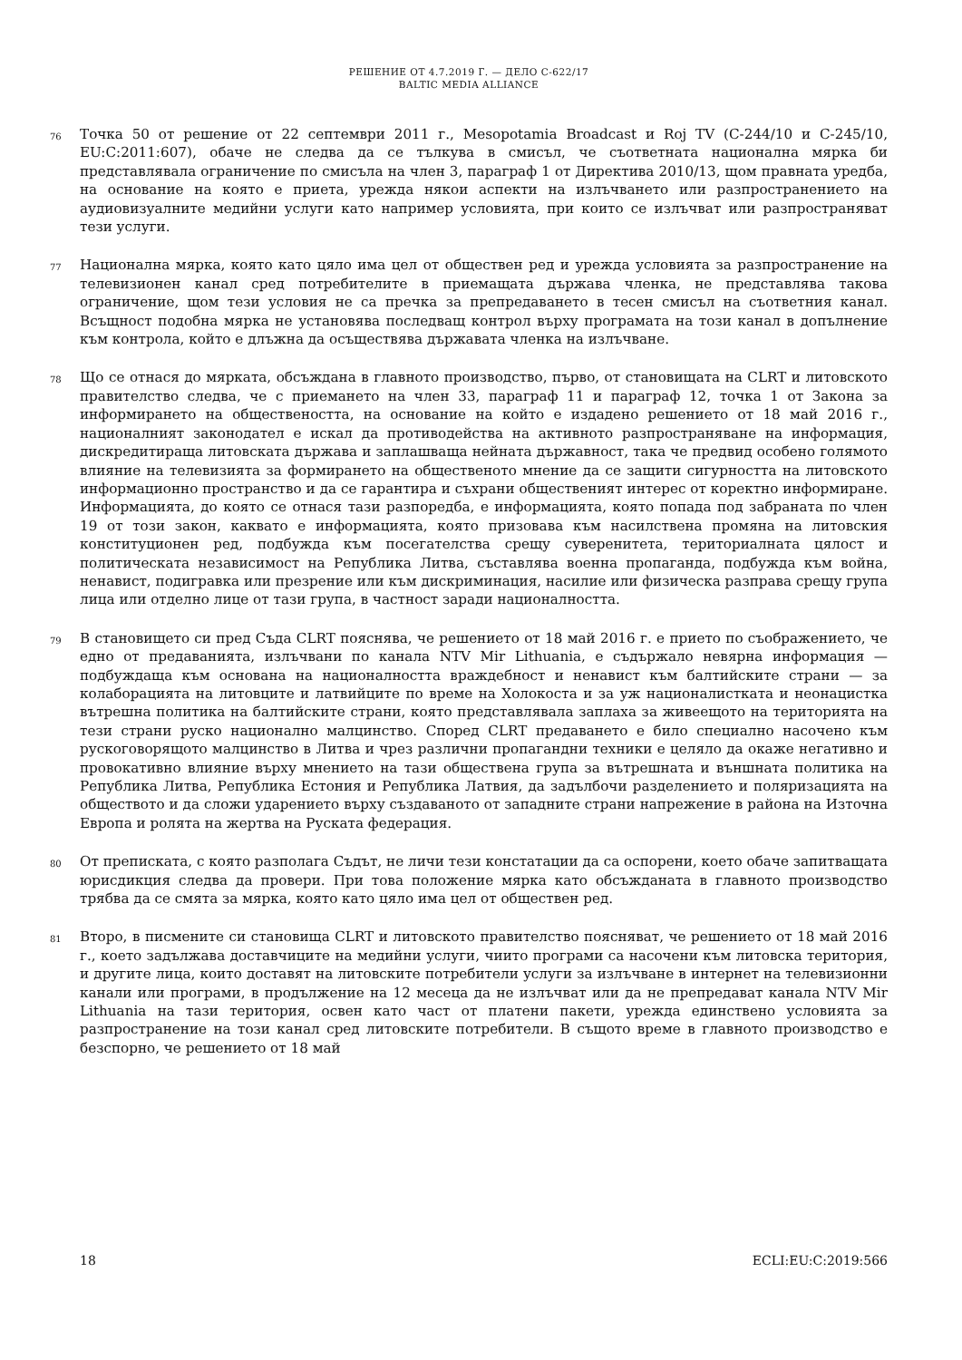РЕШЕНИЕ ОТ 4.7.2019 Г. — ДЕЛО C-622/17
BALTIC MEDIA ALLIANCE
76
Точка 50 от решение от 22 септември 2011 г., Mesopotamia Broadcast и Roj TV (C-244/10 и C-245/10, EU:C:2011:607), обаче не следва да се тълкува в смисъл, че съответната национална мярка би представлявала ограничение по смисъла на член 3, параграф 1 от Директива 2010/13, щом правната уредба, на основание на която е приета, урежда някои аспекти на излъчването или разпространението на аудиовизуалните медийни услуги като например условията, при които се излъчват или разпространяват тези услуги.
77
Национална мярка, която като цяло има цел от обществен ред и урежда условията за разпространение на телевизионен канал сред потребителите в приемащата държава членка, не представлява такова ограничение, щом тези условия не са пречка за препредаването в тесен смисъл на съответния канал. Всъщност подобна мярка не установява последващ контрол върху програмата на този канал в допълнение към контрола, който е длъжна да осъществява държавата членка на излъчване.
78
Що се отнася до мярката, обсъждана в главното производство, първо, от становищата на CLRT и литовското правителство следва, че с приемането на член 33, параграф 11 и параграф 12, точка 1 от Закона за информирането на обществеността, на основание на който е издадено решението от 18 май 2016 г., националният законодател е искал да противодейства на активното разпространяване на информация, дискредитираща литовската държава и заплашваща нейната държавност, така че предвид особено голямото влияние на телевизията за формирането на общественото мнение да се защити сигурността на литовското информационно пространство и да се гарантира и съхрани общественият интерес от коректно информиране. Информацията, до която се отнася тази разпоредба, е информацията, която попада под забраната по член 19 от този закон, каквато е информацията, която призовава към насилствена промяна на литовския конституционен ред, подбужда към посегателства срещу суверенитета, териториалната цялост и политическата независимост на Република Литва, съставлява военна пропаганда, подбужда към война, ненавист, подигравка или презрение или към дискриминация, насилие или физическа разправа срещу група лица или отделно лице от тази група, в частност заради националността.
79
В становището си пред Съда CLRT пояснява, че решението от 18 май 2016 г. е прието по съображението, че едно от предаванията, излъчвани по канала NTV Mir Lithuania, е съдържало невярна информация — подбуждаща към основана на националността враждебност и ненавист към балтийските страни — за колаборацията на литовците и латвийците по време на Холокоста и за уж националистката и неонацистка вътрешна политика на балтийските страни, която представлявала заплаха за живеещото на територията на тези страни руско национално малцинство. Според CLRT предаването е било специално насочено към рускоговорящото малцинство в Литва и чрез различни пропагандни техники е целяло да окаже негативно и провокативно влияние върху мнението на тази обществена група за вътрешната и външната политика на Република Литва, Република Естония и Република Латвия, да задълбочи разделението и поляризацията на обществото и да сложи ударението върху създаваното от западните страни напрежение в района на Източна Европа и ролята на жертва на Руската федерация.
80
От преписката, с която разполага Съдът, не личи тези констатации да са оспорени, което обаче запитващата юрисдикция следва да провери. При това положение мярка като обсъжданата в главното производство трябва да се смята за мярка, която като цяло има цел от обществен ред.
81
Второ, в писмените си становища CLRT и литовското правителство поясняват, че решението от 18 май 2016 г., което задължава доставчиците на медийни услуги, чиито програми са насочени към литовска територия, и другите лица, които доставят на литовските потребители услуги за излъчване в интернет на телевизионни канали или програми, в продължение на 12 месеца да не излъчват или да не препредават канала NTV Mir Lithuania на тази територия, освен като част от платени пакети, урежда единствено условията за разпространение на този канал сред литовските потребители. В същото време в главното производство е безспорно, че решението от 18 май
18 ECLI:EU:C:2019:566